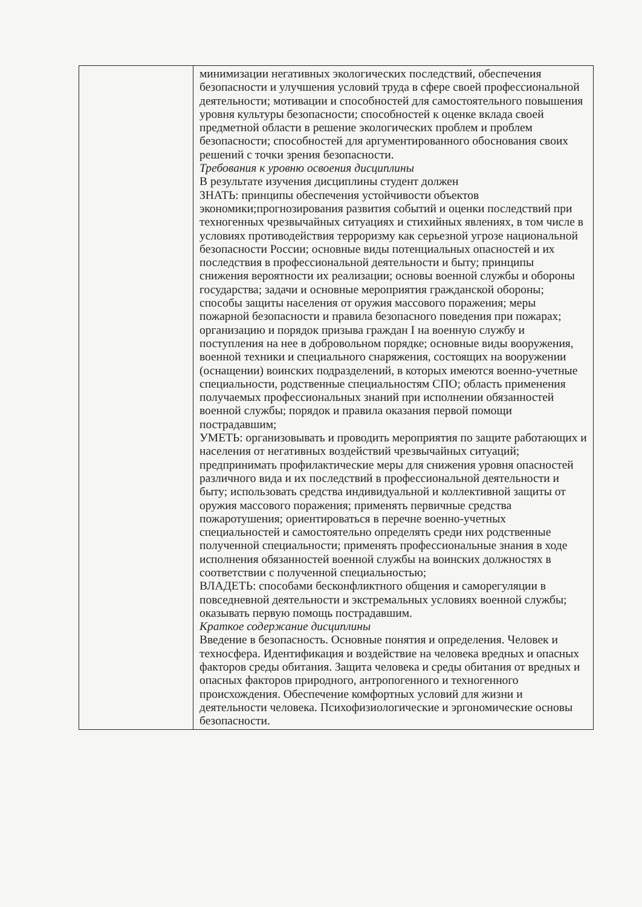| | минимизации негативных экологических последствий, обеспечения безопасности и улучшения условий труда в сфере своей профессиональной деятельности; мотивации и способностей для самостоятельного повышения уровня культуры безопасности; способностей к оценке вклада своей предметной области в решение экологических проблем и проблем безопасности; способностей для аргументированного обоснования своих решений с точки зрения безопасности. Требования к уровню освоения дисциплины В результате изучения дисциплины студент должен ЗНАТЬ: принципы обеспечения устойчивости объектов экономики;прогнозирования развития событий и оценки последствий при техногенных чрезвычайных ситуациях и стихийных явлениях, в том числе в условиях противодействия терроризму как серьезной угрозе национальной безопасности России; основные виды потенциальных опасностей и их последствия в профессиональной деятельности и быту; принципы снижения вероятности их реализации; основы военной службы и обороны государства; задачи и основные мероприятия гражданской обороны; способы защиты населения от оружия массового поражения; меры пожарной безопасности и правила безопасного поведения при пожарах; организацию и порядок призыва граждан I на военную службу и поступления на нее в добровольном порядке; основные виды вооружения, военной техники и специального снаряжения, состоящих на вооружении (оснащении) воинских подразделений, в которых имеются военно-учетные специальности, родственные специальностям СПО; область применения получаемых профессиональных знаний при исполнении обязанностей военной службы; порядок и правила оказания первой помощи пострадавшим; УМЕТЬ: организовывать и проводить мероприятия по защите работающих и населения от негативных воздействий чрезвычайных ситуаций; предпринимать профилактические меры для снижения уровня опасностей различного вида и их последствий в профессиональной деятельности и быту; использовать средства индивидуальной и коллективной защиты от оружия массового поражения; применять первичные средства пожаротушения; ориентироваться в перечне военно-учетных специальностей и самостоятельно определять среди них родственные полученной специальности; применять профессиональные знания в ходе исполнения обязанностей военной службы на воинских должностях в соответствии с полученной специальностью; ВЛАДЕТЬ: способами бесконфликтного общения и саморегуляции в повседневной деятельности и экстремальных условиях военной службы; оказывать первую помощь пострадавшим. Краткое содержание дисциплины Введение в безопасность. Основные понятия и определения. Человек и техносфера. Идентификация и воздействие на человека вредных и опасных факторов среды обитания. Защита человека и среды обитания от вредных и опасных факторов природного, антропогенного и техногенного происхождения. Обеспечение комфортных условий для жизни и деятельности человека. Психофизиологические и эргономические основы безопасности. |